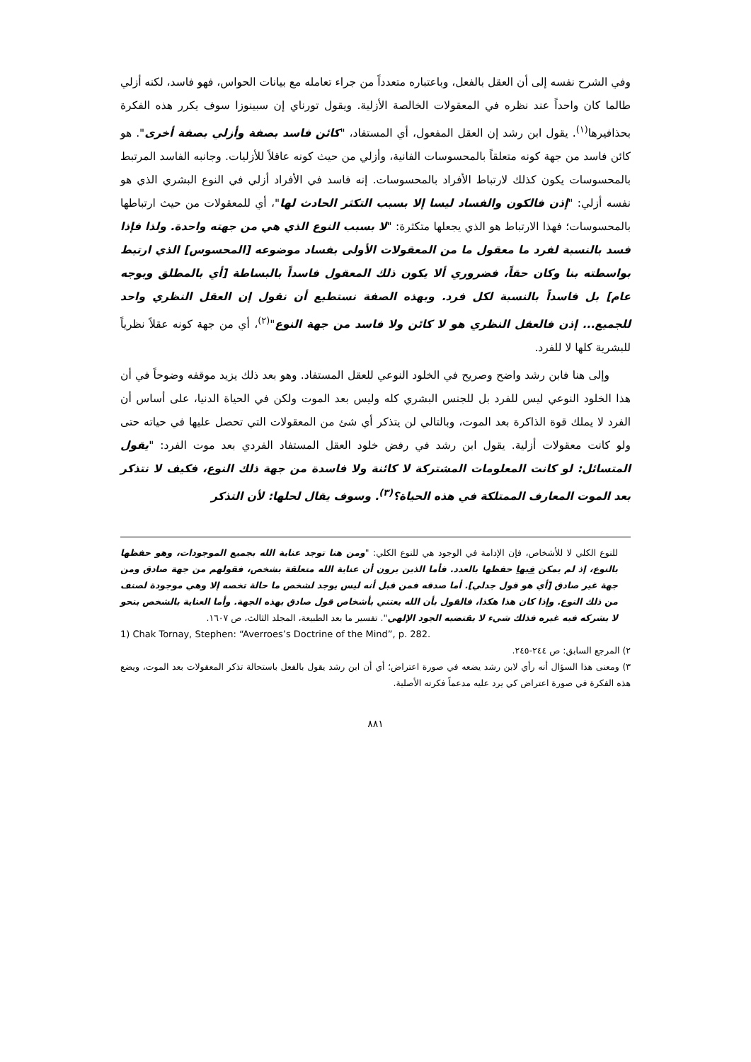وفي الشرح نفسه إلى أن العقل بالفعل، وباعتباره متعدداً من جراء تعامله مع بيانات الحواس، فهو فاسد، لكنه أزلي طالما كان واحداً عند نظره في المعقولات الخالصة الأزلية. ويقول تورناي إن سبينوزا سوف يكرر هذه الفكرة بحذافيرها<sup>(١)</sup>. يقول ابن رشد إن العقل المفعول، أي المستفاد، "كائن فاسد بصفة وأزلي بصفة أخرى". هو كائن فاسد من جهة كونه متعلقاً بالمحسوسات الفانية، وأزلي من حيث كونه عاقلاً للأزليات. وجانبه الفاسد المرتبط بالمحسوسات يكون كذلك لارتباط الأفراد بالمحسوسات. إنه فاسد في الأفراد أزلي في النوع البشري الذي هو نفسه أزلي: "إذن فالكون والفساد ليسا إلا بسبب التكثر الحادث لها"، أي للمعقولات من حيث ارتباطها بالمحسوسات؛ فهذا الارتباط هو الذي يجعلها متكثرة: "لا بسبب النوع الذي هي من جهته واحدة. ولذا فإذا فسد بالنسبة لفرد ما معقول ما من المعقولات الأولى بفساد موضوعه [المحسوس] الذي ارتبط بواسطته بنا وكان حقاً، فضروري ألا يكون ذلك المعقول فاسداً بالبساطة [أي بالمطلق وبوجه عام] بل فاسداً بالنسبة لكل فرد. وبهذه الصفة نستطيع أن نقول إن العقل النظري واحد للجميع... إذن فالعقل النظري هو لا كائن ولا فاسد من جهة النوع"<sup>(٢)</sup>، أي من جهة كونه عقلاً نظرياً للبشرية كلها لا للفرد.
وإلى هنا فابن رشد واضح وصريح في الخلود النوعي للعقل المستفاد. وهو بعد ذلك يزيد موقفه وضوحاً في أن هذا الخلود النوعي ليس للفرد بل للجنس البشري كله وليس بعد الموت ولكن في الحياة الدنيا، على أساس أن الفرد لا يملك قوة الذاكرة بعد الموت، وبالتالي لن يتذكر أي شئ من المعقولات التي تحصل عليها في حياته حتى ولو كانت معقولات أزلية. يقول ابن رشد في رفض خلود العقل المستفاد الفردي بعد موت الفرد: "يقول المتسائل: لو كانت المعلومات المشتركة لا كائنة ولا فاسدة من جهة ذلك النوع، فكيف لا نتذكر بعد الموت المعارف الممتلكة في هذه الحياة؟<sup>(٣)</sup>. وسوف يقال لحلها: لأن التذكر
للنوع الكلي لا للأشخاص، فإن الإدامة في الوجود هي للنوع الكلي: "ومن هنا توجد عناية الله بجميع الموجودات، وهو حفظها بالنوع، إذ لم يمكن فيها حفظها بالعدد. فأما الذين يرون أن عناية الله متعلقة بشخص، فقولهم من جهة صادق ومن جهة غير صادق [أي هو قول جدلي]. أما صدقه فمن قبل أنه ليس يوجد لشخص ما حالة تخصه إلا وهي موجودة لصنف من ذلك النوع. وإذا كان هذا هكذا، فالقول بأن الله يعتني بأشخاص قول صادق بهذه الجهة. وأما العناية بالشخص بنحو لا يشركه فيه غيره فذلك شيء لا يقتضيه الجود الإلهي". تفسير ما بعد الطبيعة، المجلد الثالث، ص ١٦٠٧.
1) Chak Tornay, Stephen: “Averroes’s Doctrine of the Mind”, p. 282.
٢) المرجع السابق: ص ٢٤٤-٢٤٥.
٣) ومعنى هذا السؤال أنه رأي لابن رشد يضعه في صورة اعتراض؛ أي أن ابن رشد يقول بالفعل باستحالة تذكر المعقولات بعد الموت، ويضع هذه الفكرة في صورة اعتراض كي يرد عليه مدعماً فكرته الأصلية.
٨٨١